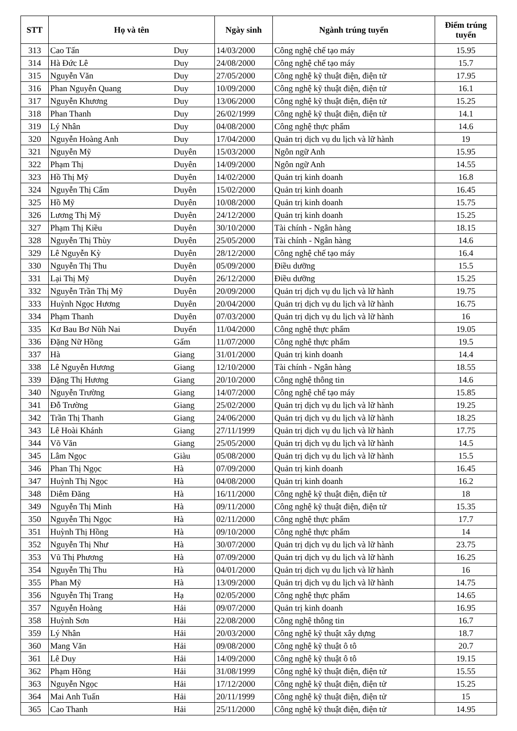| STT | Họ và tên | | Ngày sinh | Ngành trúng tuyển | Điểm trúng tuyển |
| --- | --- | --- | --- | --- | --- |
| 313 | Cao Tấn | Duy | 14/03/2000 | Công nghệ chế tạo máy | 15.95 |
| 314 | Hà Đức Lê | Duy | 24/08/2000 | Công nghệ chế tạo máy | 15.7 |
| 315 | Nguyễn Văn | Duy | 27/05/2000 | Công nghệ kỹ thuật điện, điện tử | 17.95 |
| 316 | Phan Nguyễn Quang | Duy | 10/09/2000 | Công nghệ kỹ thuật điện, điện tử | 16.1 |
| 317 | Nguyễn Khương | Duy | 13/06/2000 | Công nghệ kỹ thuật điện, điện tử | 15.25 |
| 318 | Phan Thanh | Duy | 26/02/1999 | Công nghệ kỹ thuật điện, điện tử | 14.1 |
| 319 | Lý Nhân | Duy | 04/08/2000 | Công nghệ thực phẩm | 14.6 |
| 320 | Nguyễn Hoàng Anh | Duy | 17/04/2000 | Quản trị dịch vụ du lịch và lữ hành | 19 |
| 321 | Nguyễn Mỹ | Duyên | 15/03/2000 | Ngôn ngữ Anh | 15.95 |
| 322 | Phạm Thị | Duyên | 14/09/2000 | Ngôn ngữ Anh | 14.55 |
| 323 | Hồ Thị Mỹ | Duyên | 14/02/2000 | Quản trị kinh doanh | 16.8 |
| 324 | Nguyễn Thị Cẩm | Duyên | 15/02/2000 | Quản trị kinh doanh | 16.45 |
| 325 | Hồ Mỹ | Duyên | 10/08/2000 | Quản trị kinh doanh | 15.75 |
| 326 | Lương Thị Mỹ | Duyên | 24/12/2000 | Quản trị kinh doanh | 15.25 |
| 327 | Phạm Thị Kiều | Duyên | 30/10/2000 | Tài chính - Ngân hàng | 18.15 |
| 328 | Nguyễn Thị Thùy | Duyên | 25/05/2000 | Tài chính - Ngân hàng | 14.6 |
| 329 | Lê Nguyễn Kỳ | Duyên | 28/12/2000 | Công nghệ chế tạo máy | 16.4 |
| 330 | Nguyễn Thị Thu | Duyên | 05/09/2000 | Điều dưỡng | 15.5 |
| 331 | Lại Thị Mỹ | Duyên | 26/12/2000 | Điều dưỡng | 15.25 |
| 332 | Nguyễn Trần Thị Mỹ | Duyên | 20/09/2000 | Quản trị dịch vụ du lịch và lữ hành | 19.75 |
| 333 | Huỳnh Ngọc Hương | Duyên | 20/04/2000 | Quản trị dịch vụ du lịch và lữ hành | 16.75 |
| 334 | Phạm Thanh | Duyên | 07/03/2000 | Quản trị dịch vụ du lịch và lữ hành | 16 |
| 335 | Kơ Bau Bơ Nũh Nai | Duyển | 11/04/2000 | Công nghệ thực phẩm | 19.05 |
| 336 | Đặng Nữ Hồng | Gấm | 11/07/2000 | Công nghệ thực phẩm | 19.5 |
| 337 | Hà | Giang | 31/01/2000 | Quản trị kinh doanh | 14.4 |
| 338 | Lê Nguyễn Hương | Giang | 12/10/2000 | Tài chính - Ngân hàng | 18.55 |
| 339 | Đặng Thị Hương | Giang | 20/10/2000 | Công nghệ thông tin | 14.6 |
| 340 | Nguyễn Trường | Giang | 14/07/2000 | Công nghệ chế tạo máy | 15.85 |
| 341 | Đỗ Trường | Giang | 25/02/2000 | Quản trị dịch vụ du lịch và lữ hành | 19.25 |
| 342 | Trần Thị Thanh | Giang | 24/06/2000 | Quản trị dịch vụ du lịch và lữ hành | 18.25 |
| 343 | Lê Hoài Khánh | Giang | 27/11/1999 | Quản trị dịch vụ du lịch và lữ hành | 17.75 |
| 344 | Võ Văn | Giang | 25/05/2000 | Quản trị dịch vụ du lịch và lữ hành | 14.5 |
| 345 | Lâm Ngọc | Giàu | 05/08/2000 | Quản trị dịch vụ du lịch và lữ hành | 15.5 |
| 346 | Phan Thị Ngọc | Hà | 07/09/2000 | Quản trị kinh doanh | 16.45 |
| 347 | Huỳnh Thị Ngọc | Hà | 04/08/2000 | Quản trị kinh doanh | 16.2 |
| 348 | Diêm Đăng | Hà | 16/11/2000 | Công nghệ kỹ thuật điện, điện tử | 18 |
| 349 | Nguyễn Thị Minh | Hà | 09/11/2000 | Công nghệ kỹ thuật điện, điện tử | 15.35 |
| 350 | Nguyễn Thị Ngọc | Hà | 02/11/2000 | Công nghệ thực phẩm | 17.7 |
| 351 | Huỳnh Thị Hồng | Hà | 09/10/2000 | Công nghệ thực phẩm | 14 |
| 352 | Nguyễn Thị Như | Hà | 30/07/2000 | Quản trị dịch vụ du lịch và lữ hành | 23.75 |
| 353 | Vũ Thị Phương | Hà | 07/09/2000 | Quản trị dịch vụ du lịch và lữ hành | 16.25 |
| 354 | Nguyễn Thị Thu | Hà | 04/01/2000 | Quản trị dịch vụ du lịch và lữ hành | 16 |
| 355 | Phan Mỹ | Hà | 13/09/2000 | Quản trị dịch vụ du lịch và lữ hành | 14.75 |
| 356 | Nguyễn Thị Trang | Hạ | 02/05/2000 | Công nghệ thực phẩm | 14.65 |
| 357 | Nguyễn Hoàng | Hải | 09/07/2000 | Quản trị kinh doanh | 16.95 |
| 358 | Huỳnh Sơn | Hải | 22/08/2000 | Công nghệ thông tin | 16.7 |
| 359 | Lý Nhân | Hải | 20/03/2000 | Công nghệ kỹ thuật xây dựng | 18.7 |
| 360 | Mang Văn | Hải | 09/08/2000 | Công nghệ kỹ thuật ô tô | 20.7 |
| 361 | Lê Duy | Hải | 14/09/2000 | Công nghệ kỹ thuật ô tô | 19.15 |
| 362 | Phạm Hồng | Hải | 31/08/1999 | Công nghệ kỹ thuật điện, điện tử | 15.55 |
| 363 | Nguyễn Ngọc | Hải | 17/12/2000 | Công nghệ kỹ thuật điện, điện tử | 15.25 |
| 364 | Mai Anh Tuấn | Hải | 20/11/1999 | Công nghệ kỹ thuật điện, điện tử | 15 |
| 365 | Cao Thanh | Hải | 25/11/2000 | Công nghệ kỹ thuật điện, điện tử | 14.95 |